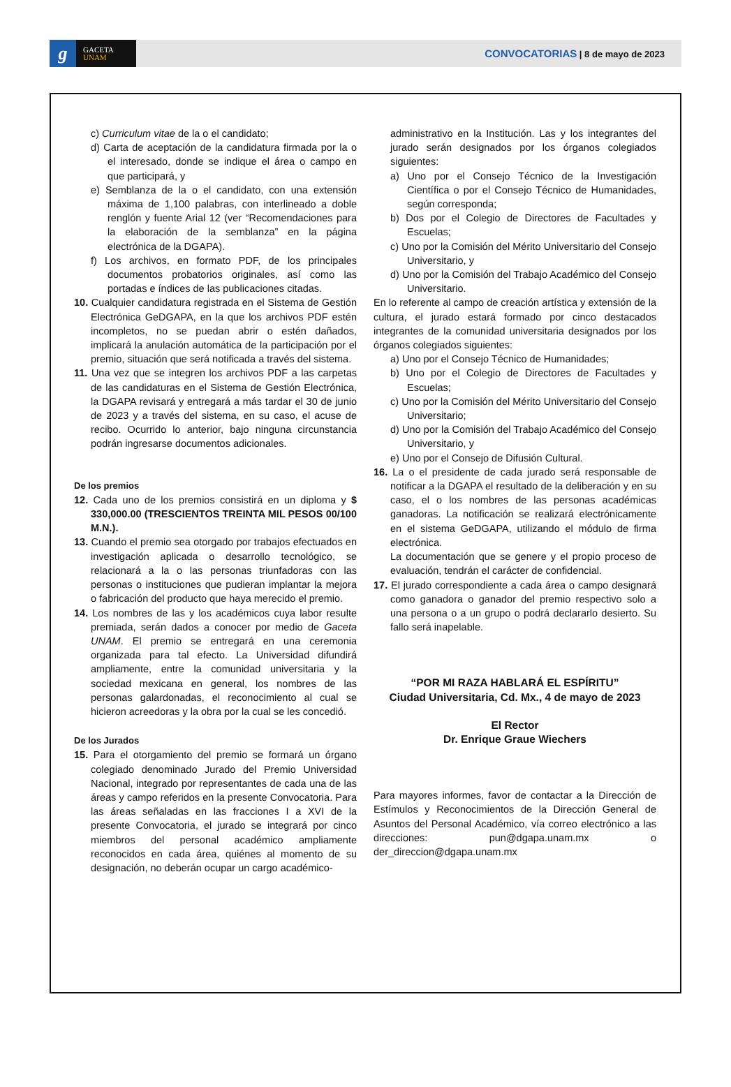g
GACETA
UNAM
CONVOCATORIAS | 8 de mayo de 2023
c) Curriculum vitae de la o el candidato;
d) Carta de aceptación de la candidatura firmada por la o el interesado, donde se indique el área o campo en que participará, y
e) Semblanza de la o el candidato, con una extensión máxima de 1,100 palabras, con interlineado a doble renglón y fuente Arial 12 (ver “Recomendaciones para la elaboración de la semblanza” en la página electrónica de la DGAPA).
f) Los archivos, en formato PDF, de los principales documentos probatorios originales, así como las portadas e índices de las publicaciones citadas.
10. Cualquier candidatura registrada en el Sistema de Gestión Electrónica GeDGAPA, en la que los archivos PDF estén incompletos, no se puedan abrir o estén dañados, implicará la anulación automática de la participación por el premio, situación que será notificada a través del sistema.
11. Una vez que se integren los archivos PDF a las carpetas de las candidaturas en el Sistema de Gestión Electrónica, la DGAPA revisará y entregará a más tardar el 30 de junio de 2023 y a través del sistema, en su caso, el acuse de recibo. Ocurrido lo anterior, bajo ninguna circunstancia podrán ingresarse documentos adicionales.
De los premios
12. Cada uno de los premios consistirá en un diploma y $ 330,000.00 (TRESCIENTOS TREINTA MIL PESOS 00/100 M.N.).
13. Cuando el premio sea otorgado por trabajos efectuados en investigación aplicada o desarrollo tecnológico, se relacionará a la o las personas triunfadoras con las personas o instituciones que pudieran implantar la mejora o fabricación del producto que haya merecido el premio.
14. Los nombres de las y los académicos cuya labor resulte premiada, serán dados a conocer por medio de Gaceta UNAM. El premio se entregará en una ceremonia organizada para tal efecto. La Universidad difundirá ampliamente, entre la comunidad universitaria y la sociedad mexicana en general, los nombres de las personas galardonadas, el reconocimiento al cual se hicieron acreedoras y la obra por la cual se les concedió.
De los Jurados
15. Para el otorgamiento del premio se formará un órgano colegiado denominado Jurado del Premio Universidad Nacional, integrado por representantes de cada una de las áreas y campo referidos en la presente Convocatoria. Para las áreas señaladas en las fracciones I a XVI de la presente Convocatoria, el jurado se integrará por cinco miembros del personal académico ampliamente reconocidos en cada área, quiénes al momento de su designación, no deberán ocupar un cargo académico-
administrativo en la Institución. Las y los integrantes del jurado serán designados por los órganos colegiados siguientes:
a) Uno por el Consejo Técnico de la Investigación Científica o por el Consejo Técnico de Humanidades, según corresponda;
b) Dos por el Colegio de Directores de Facultades y Escuelas;
c) Uno por la Comisión del Mérito Universitario del Consejo Universitario, y
d) Uno por la Comisión del Trabajo Académico del Consejo Universitario.
En lo referente al campo de creación artística y extensión de la cultura, el jurado estará formado por cinco destacados integrantes de la comunidad universitaria designados por los órganos colegiados siguientes:
a) Uno por el Consejo Técnico de Humanidades;
b) Uno por el Colegio de Directores de Facultades y Escuelas;
c) Uno por la Comisión del Mérito Universitario del Consejo Universitario;
d) Uno por la Comisión del Trabajo Académico del Consejo Universitario, y
e) Uno por el Consejo de Difusión Cultural.
16. La o el presidente de cada jurado será responsable de notificar a la DGAPA el resultado de la deliberación y en su caso, el o los nombres de las personas académicas ganadoras. La notificación se realizará electrónicamente en el sistema GeDGAPA, utilizando el módulo de firma electrónica.
La documentación que se genere y el propio proceso de evaluación, tendrán el carácter de confidencial.
17. El jurado correspondiente a cada área o campo designará como ganadora o ganador del premio respectivo solo a una persona o a un grupo o podrá declararlo desierto. Su fallo será inapelable.
“POR MI RAZA HABLARÁ EL ESPÍRITU”
Ciudad Universitaria, Cd. Mx., 4 de mayo de 2023
El Rector
Dr. Enrique Graue Wiechers
Para mayores informes, favor de contactar a la Dirección de Estímulos y Reconocimientos de la Dirección General de Asuntos del Personal Académico, vía correo electrónico a las direcciones: pun@dgapa.unam.mx o der_direccion@dgapa.unam.mx